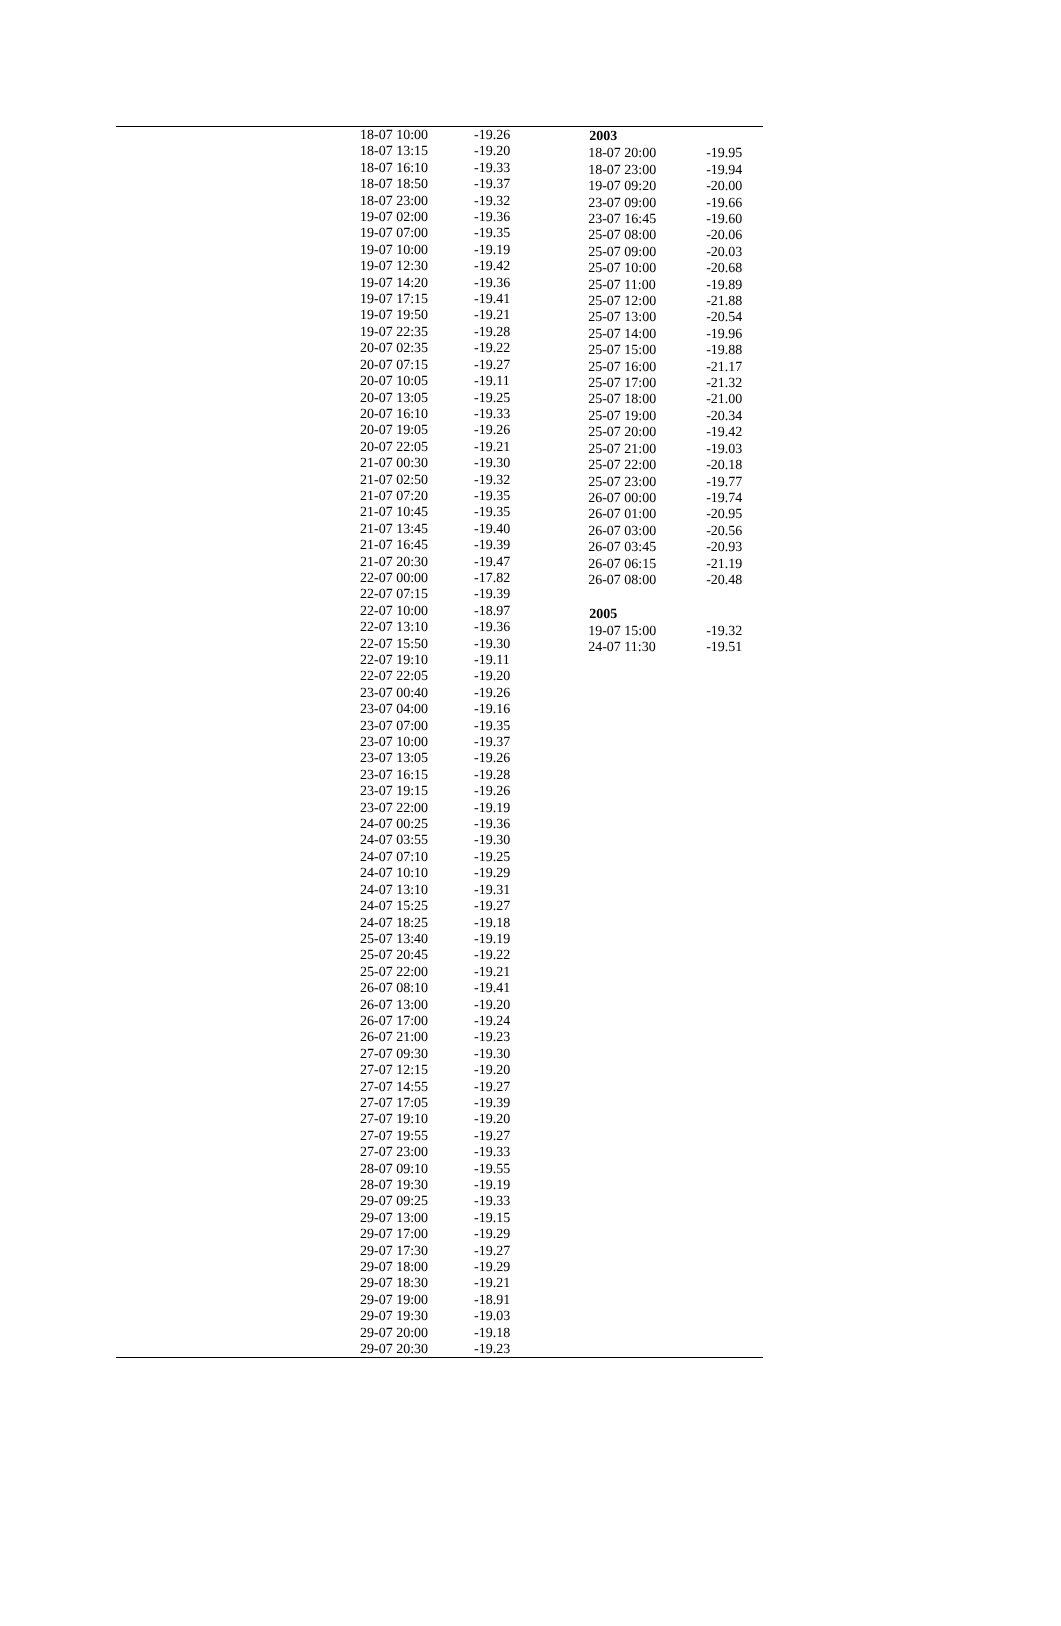| 18-07 10:00 | -19.26 |
| 18-07 13:15 | -19.20 |
| 18-07 16:10 | -19.33 |
| 18-07 18:50 | -19.37 |
| 18-07 23:00 | -19.32 |
| 19-07 02:00 | -19.36 |
| 19-07 07:00 | -19.35 |
| 19-07 10:00 | -19.19 |
| 19-07 12:30 | -19.42 |
| 19-07 14:20 | -19.36 |
| 19-07 17:15 | -19.41 |
| 19-07 19:50 | -19.21 |
| 19-07 22:35 | -19.28 |
| 20-07 02:35 | -19.22 |
| 20-07 07:15 | -19.27 |
| 20-07 10:05 | -19.11 |
| 20-07 13:05 | -19.25 |
| 20-07 16:10 | -19.33 |
| 20-07 19:05 | -19.26 |
| 20-07 22:05 | -19.21 |
| 21-07 00:30 | -19.30 |
| 21-07 02:50 | -19.32 |
| 21-07 07:20 | -19.35 |
| 21-07 10:45 | -19.35 |
| 21-07 13:45 | -19.40 |
| 21-07 16:45 | -19.39 |
| 21-07 20:30 | -19.47 |
| 22-07 00:00 | -17.82 |
| 22-07 07:15 | -19.39 |
| 22-07 10:00 | -18.97 |
| 22-07 13:10 | -19.36 |
| 22-07 15:50 | -19.30 |
| 22-07 19:10 | -19.11 |
| 22-07 22:05 | -19.20 |
| 23-07 00:40 | -19.26 |
| 23-07 04:00 | -19.16 |
| 23-07 07:00 | -19.35 |
| 23-07 10:00 | -19.37 |
| 23-07 13:05 | -19.26 |
| 23-07 16:15 | -19.28 |
| 23-07 19:15 | -19.26 |
| 23-07 22:00 | -19.19 |
| 24-07 00:25 | -19.36 |
| 24-07 03:55 | -19.30 |
| 24-07 07:10 | -19.25 |
| 24-07 10:10 | -19.29 |
| 24-07 13:10 | -19.31 |
| 24-07 15:25 | -19.27 |
| 24-07 18:25 | -19.18 |
| 25-07 13:40 | -19.19 |
| 25-07 20:45 | -19.22 |
| 25-07 22:00 | -19.21 |
| 26-07 08:10 | -19.41 |
| 26-07 13:00 | -19.20 |
| 26-07 17:00 | -19.24 |
| 26-07 21:00 | -19.23 |
| 27-07 09:30 | -19.30 |
| 27-07 12:15 | -19.20 |
| 27-07 14:55 | -19.27 |
| 27-07 17:05 | -19.39 |
| 27-07 19:10 | -19.20 |
| 27-07 19:55 | -19.27 |
| 27-07 23:00 | -19.33 |
| 28-07 09:10 | -19.55 |
| 28-07 19:30 | -19.19 |
| 29-07 09:25 | -19.33 |
| 29-07 13:00 | -19.15 |
| 29-07 17:00 | -19.29 |
| 29-07 17:30 | -19.27 |
| 29-07 18:00 | -19.29 |
| 29-07 18:30 | -19.21 |
| 29-07 19:00 | -18.91 |
| 29-07 19:30 | -19.03 |
| 29-07 20:00 | -19.18 |
| 29-07 20:30 | -19.23 |
| 2003 | |
| --- | --- |
| 18-07 20:00 | -19.95 |
| 18-07 23:00 | -19.94 |
| 19-07 09:20 | -20.00 |
| 23-07 09:00 | -19.66 |
| 23-07 16:45 | -19.60 |
| 25-07 08:00 | -20.06 |
| 25-07 09:00 | -20.03 |
| 25-07 10:00 | -20.68 |
| 25-07 11:00 | -19.89 |
| 25-07 12:00 | -21.88 |
| 25-07 13:00 | -20.54 |
| 25-07 14:00 | -19.96 |
| 25-07 15:00 | -19.88 |
| 25-07 16:00 | -21.17 |
| 25-07 17:00 | -21.32 |
| 25-07 18:00 | -21.00 |
| 25-07 19:00 | -20.34 |
| 25-07 20:00 | -19.42 |
| 25-07 21:00 | -19.03 |
| 25-07 22:00 | -20.18 |
| 25-07 23:00 | -19.77 |
| 26-07 00:00 | -19.74 |
| 26-07 01:00 | -20.95 |
| 26-07 03:00 | -20.56 |
| 26-07 03:45 | -20.93 |
| 26-07 06:15 | -21.19 |
| 26-07 08:00 | -20.48 |
| 2005 | |
| 19-07 15:00 | -19.32 |
| 24-07 11:30 | -19.51 |